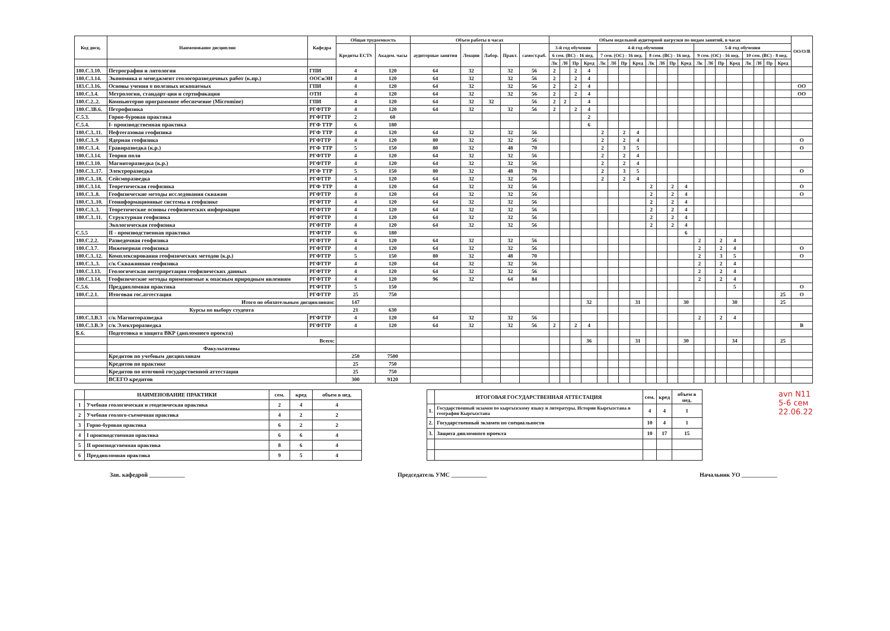| Код дисц. | Наименование дисциплин | Кафедра | Общая трудоемкость | | Объем работы в часах | | | | | Объем недельной аудиторной нагрузки по видам занятий, в часах | | | | | | | | | | | | | | | | | | | | ОО/О/В |
| --- | --- | --- | --- | --- | --- | --- | --- | --- | --- | --- | --- | --- | --- | --- | --- | --- | --- | --- | --- | --- | --- | --- | --- | --- | --- | --- | --- | --- | --- | --- |
| | | | Кредиты ECTS | Академ. часы | аудиторные занятия | Лекции | Лабор. | Практ. | самост.раб. | 3-й год обучения | | | | 4-й год обучения | | | | | | | | 5-й год обучения | | | | | | | | |
| | | | | | | | | | | 6 сем. (ВС) - 16 нед. | | | | 7 сем. (ОС) - 16 нед. | | | | 8 сем. (ВС) - 16 нед. | | | | 9 сем. (ОС) - 16 нед. | | | | 10 сем. (ВС) - 8 нед. | | | | |
| | | | | | | | | | | Лк | Лб | Пр | Кред | Лк | Лб | Пр | Кред | Лк | Лб | Пр | Кред | Лк | Лб | Пр | Кред | Лк | Лб | Пр | Кред | |
| 180.С.3.10. | Петрография и литология | ГПИ | 4 | 120 | 64 | 32 | | 32 | 56 | 2 | | 2 | 4 | | | | | | | | | | | | | | | | | |
| 180.С.3.14. | Экономика и менеджмент геологоразведочных работ (к.пр.) | ООСиЭН | 4 | 120 | 64 | 32 | | 32 | 56 | 2 | | 2 | 4 | | | | | | | | | | | | | | | | | |
| 183.С.3.16. | Основы учения о полезных ископаемых | ГПИ | 4 | 120 | 64 | 32 | | 32 | 56 | 2 | | 2 | 4 | | | | | | | | | | | | | | | | | ОО |
| 180.С.3.4. | Метрология, стандарт-ция и сертификация | ОТН | 4 | 120 | 64 | 32 | | 32 | 56 | 2 | | 2 | 4 | | | | | | | | | | | | | | | | | ОО |
| 180.С.2..2. | Компьютерно программное обеспечение (Micromine) | ГПИ | 4 | 120 | 64 | 32 | 32 | | 56 | 2 | 2 | | 4 | | | | | | | | | | | | | | | | | |
| 180.С.3В.6. | Петрофизика | РГФТТР | 4 | 120 | 64 | 32 | | 32 | 56 | 2 | | 2 | 4 | | | | | | | | | | | | | | | | | |
| С.5.3. | Горно-буровая практика | РГФТТР | 2 | 60 | | | | | | | | | 2 | | | | | | | | | | | | | | | | | |
| С.5.4. | I- производственная практика | РГФ ТТР | 6 | 180 | | | | | | | | | 6 | | | | | | | | | | | | | | | | | |
| 180.С.3..11. | Нефтегазовая геофизика | РГФ ТТР | 4 | 120 | 64 | 32 | | 32 | 56 | | | | | 2 | | 2 | 4 | | | | | | | | | | | | | |
| 180.С.3..9 | Ядерная геофизика | РГФТТР | 4 | 120 | 80 | 32 | | 32 | 56 | | | | | 2 | | 2 | 4 | | | | | | | | | | | | | О |
| 180.С.3..4. | Гравиразведка (к.р.) | РГФ ТТР | 5 | 150 | 80 | 32 | | 48 | 70 | | | | | 2 | | 3 | 5 | | | | | | | | | | | | | О |
| 180.С.3.14. | Теория поля | РГФТТР | 4 | 120 | 64 | 32 | | 32 | 56 | | | | | 2 | | 2 | 4 | | | | | | | | | | | | | |
| 180.С.3.10. | Магниторазведка (к.р.) | РГФТТР | 4 | 120 | 64 | 32 | | 32 | 56 | | | | | 2 | | 2 | 4 | | | | | | | | | | | | | |
| 180.С.3..17. | Электроразведка | РГФ ТТР | 5 | 150 | 80 | 32 | | 48 | 70 | | | | | 2 | | 3 | 5 | | | | | | | | | | | | | О |
| 180.С.3..18. | Сейсморазведка | РГФТТР | 4 | 120 | 64 | 32 | | 32 | 56 | | | | | 2 | | 2 | 4 | | | | | | | | | | | | | |
| 180.С.3.14. | Теоретическая геофизика | РГФ ТТР | 4 | 120 | 64 | 32 | | 32 | 56 | | | | | | | | | 2 | | 2 | 4 | | | | | | | | | О |
| 180.С.3..8. | Геофизические методы исследования скважин | РГФТТР | 4 | 120 | 64 | 32 | | 32 | 56 | | | | | | | | | 2 | | 2 | 4 | | | | | | | | | О |
| 180.С.3..10. | Геоинформационные системы в геофизике | РГФТТР | 4 | 120 | 64 | 32 | | 32 | 56 | | | | | | | | | 2 | | 2 | 4 | | | | | | | | | |
| 180.С.3..3. | Теоретические основы геофизических информации | РГФТТР | 4 | 120 | 64 | 32 | | 32 | 56 | | | | | | | | | 2 | | 2 | 4 | | | | | | | | | |
| 180.С.3..11. | Структурная геофизика | РГФТТР | 4 | 120 | 64 | 32 | | 32 | 56 | | | | | | | | | 2 | | 2 | 4 | | | | | | | | | |
| | Экологическая геофизика | РГФТТР | 4 | 120 | 64 | 32 | | 32 | 56 | | | | | | | | | 2 | | 2 | 4 | | | | | | | | | |
| С.5.5 | II - производственная практика | РГФТТР | 6 | 180 | | | | | | | | | | | | | | | | | 6 | | | | | | | | | |
| 180.С.2.2. | Разведочная геофизика | РГФТТР | 4 | 120 | 64 | 32 | | 32 | 56 | | | | | | | | | | | | | 2 | | 2 | 4 | | | | | |
| 180.С.3.7. | Инженерная геофизика | РГФТТР | 4 | 120 | 64 | 32 | | 32 | 56 | | | | | | | | | | | | | 2 | | 2 | 4 | | | | | О |
| 180.С.3..12. | Комплексирования геофизических методов (к.р.) | РГФТТР | 5 | 150 | 80 | 32 | | 48 | 70 | | | | | | | | | | | | | 2 | | 3 | 5 | | | | | О |
| 180.С.3..3. | с/к Скважинная геофизика | РГФТТР | 4 | 120 | 64 | 32 | | 32 | 56 | | | | | | | | | | | | | 2 | | 2 | 4 | | | | | |
| 180.С.3.13. | Геологическая интерпретация геофизических данных | РГФТТР | 4 | 120 | 64 | 32 | | 32 | 56 | | | | | | | | | | | | | 2 | | 2 | 4 | | | | | |
| 180.С.3.14. | Геофизические методы применяемые к опасным природным явлениям | РГФТТР | 4 | 120 | 96 | 32 | | 64 | 84 | | | | | | | | | | | | | 2 | | 2 | 4 | | | | | |
| С.5.6. | Преддипломная практика | РГФТТР | 5 | 150 | | | | | | | | | | | | | | | | | | | | | 5 | | | | | О |
| 180.С.2.1. | Итоговая гос.аттестация | РГФТТР | 25 | 750 | | | | | | | | | | | | | | | | | | | | | | | | | 25 | О |
| | Итого по обязательным дисциплинам: | | 147 | | | | | | | | | | 32 | | | | 31 | | | | 30 | | | | 30 | | | | 25 | |
| | Курсы по выбору студента | | 21 | 630 | | | | | | | | | | | | | | | | | | | | | | | | | | |
| 180.С.3.В.3 | с/к Магниторазведка | РГФТТР | 4 | 120 | 64 | 32 | | 32 | 56 | | | | | | | | | | | | | 2 | | 2 | 4 | | | | | |
| 180.С.3.В.Э | с/к Электроразведка | РГФТТР | 4 | 120 | 64 | 32 | | 32 | 56 | 2 | | 2 | 4 | | | | | | | | | | | | | | | | | В |
| Б.6. | Подготовка и защита ВКР (дипломного проекта) | | | | | | | | | | | | | | | | | | | | | | | | | | | | | |
| | Всего: | | | | | | | | | | | | 36 | | | | 31 | | | | 30 | | | | 34 | | | | 25 | |
| | Факультативы | | | | | | | | | | | | | | | | | | | | | | | | | | | | | |
| | Кредитов по учебным дисциплинам | | 250 | 7500 | | | | | | | | | | | | | | | | | | | | | | | | | | |
| | Кредитов по практике | | 25 | 750 | | | | | | | | | | | | | | | | | | | | | | | | | | |
| | Кредитов по итоговой государственной аттестации | | 25 | 750 | | | | | | | | | | | | | | | | | | | | | | | | | | |
| | ВСЕГО кредитов | | 300 | 9120 | | | | | | | | | | | | | | | | | | | | | | | | | | |
| | НАИМЕНОВАНИЕ ПРАКТИКИ | сем. | кред | объем в нед. |
| --- | --- | --- | --- | --- |
| 1 | Учебная геологическая и геодезическая практика | 2 | 4 | 4 |
| 2 | Учебная геолого-съемочная практика | 4 | 2 | 2 |
| 3 | Горно-буровая практика | 6 | 2 | 2 |
| 4 | I производственная практика | 6 | 6 | 4 |
| 5 | II производственная практика | 8 | 6 | 4 |
| 6 | Преддипломная практика | 9 | 5 | 4 |
| | ИТОГОВАЯ ГОСУДАРСТВЕННАЯ АТТЕСТАЦИЯ | сем. | кред | объем в нед. |
| --- | --- | --- | --- | --- |
| 1. | Государственный экзамен по кыргызскому языку и литературы, Истории Кыргызстана и география Кыргызстана | 4 | 4 | 1 |
| 2. | Государственный экзамен по специальности | 10 | 4 | 1 |
| 3. | Защита дипломного проекта | 10 | 17 | 15 |
avn N11
5-6 сем
22.06.22
Зав. кафедрой ____________ Председатель УМС ____________ Начальник УО ____________